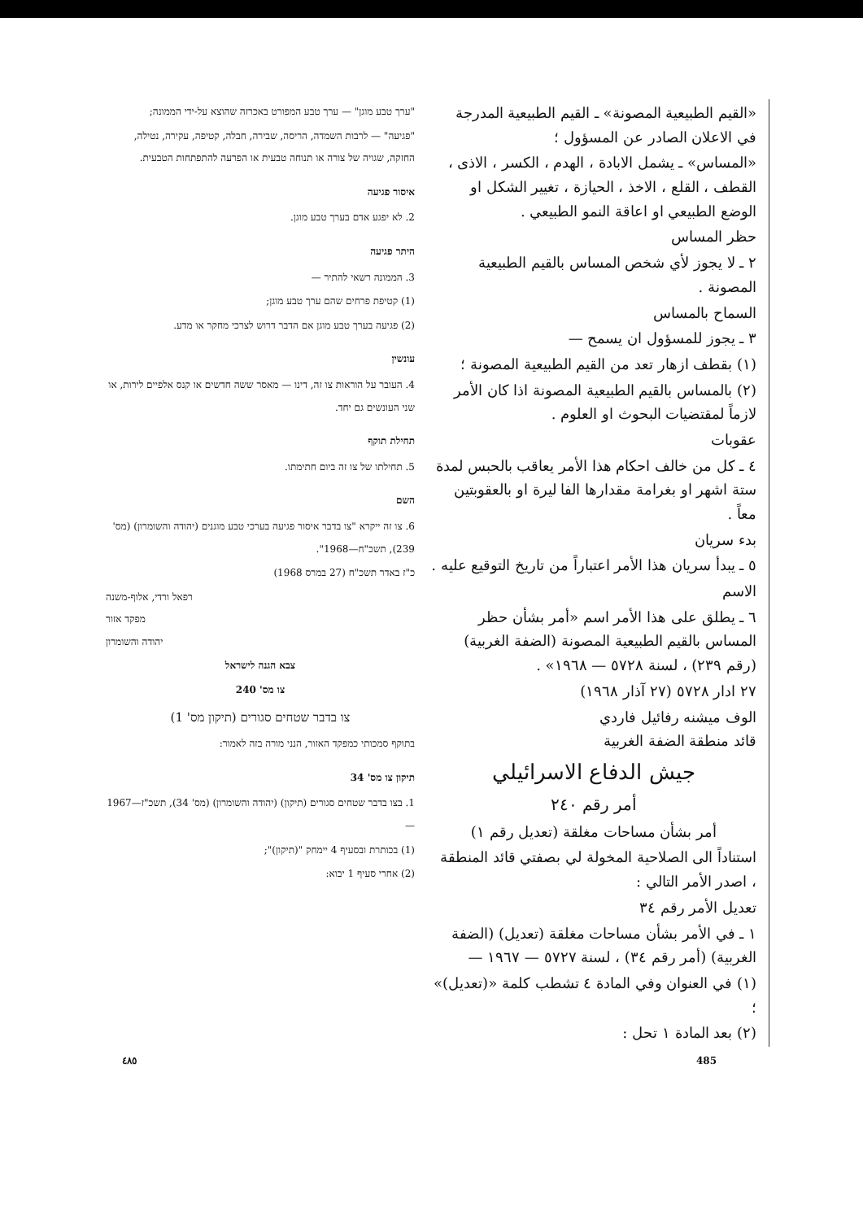"ערך טבע מוגן" — ערך טבע המפורט באכרזה שהוצא על-ידי הממונה;
"פגיעה" — לרבות השמדה, הריסה, שבירה, חבלה, קטיפה, עקירה, נטילה, החזקה, שגויה של צורה או תנוחה טבעית או הפרעה להתפתחות הטבעית.
איסור פגיעה
2. לא יפגע אדם בערך טבע מוגן.
היתר פגיעה
3. הממונה רשאי להתיר —
(1) קטיפת פרחים שהם ערך טבע מוגן;
(2) פגיעה בערך טבע מוגן אם הדבר דרוש לצרכי מחקר או מדע.
עונשין
4. העובר על הוראות צו זה, דינו — מאסר ששה חדשים או קנס אלפיים לירות, או שני העונשים גם יחד.
תחילת תוקף
5. תחילתו של צו זה ביום חתימתו.
השם
6. צו זה ייקרא "צו בדבר איסור פגיעה בערכי טבע מוגנים (יהודה והשומרון) (מס' 239), תשכ"ח—1968".
כ"ז באדר תשכ"ח (27 במרס 1968)
רפאל ורדי, אלוף-משנה
מפקד אזור
יהודה והשומרון
צבא הגנה לישראל
צו מס' 240
צו בדבר שטחים סגורים (תיקון מס' 1)
בתוקף סמכותי כמפקד האזור, הנני מורה בזה לאמור:
תיקון צו מס' 34
1. בצו בדבר שטחים סגורים (תיקון) (יהודה והשומרון) (מס' 34), תשכ"ז—1967 —
(1) בכותרת ובסעיף 4 יימחק "(תיקון)";
(2) אחרי סעיף 1 יבוא:
«القيم الطبيعية المصونة» ـ القيم الطبيعية المدرجة في الاعلان الصادر عن المسؤول ؛
«المساس» ـ يشمل الابادة ، الهدم ، الكسر ، الاذى ، القطف ، القلع ، الاخذ ، الحيازة ، تغيير الشكل او الوضع الطبيعي او اعاقة النمو الطبيعي .
حظر المساس
٢ ـ لا يجوز لأي شخص المساس بالقيم الطبيعية المصونة .
السماح بالمساس
٣ ـ يجوز للمسؤول ان يسمح —
(١) بقطف ازهار تعد من القيم الطبيعية المصونة ؛
(٢) بالمساس بالقيم الطبيعية المصونة اذا كان الأمر لازماً لمقتضيات البحوث او العلوم .
عقوبات
٤ ـ كل من خالف احكام هذا الأمر يعاقب بالحبس لمدة ستة اشهر او بغرامة مقدارها الفا ليرة او بالعقوبتين معاً .
بدء سريان
٥ ـ يبدأ سريان هذا الأمر اعتباراً من تاريخ التوقيع عليه .
الاسم
٦ ـ يطلق على هذا الأمر اسم «أمر بشأن حظر المساس بالقيم الطبيعية المصونة (الضفة الغربية) (رقم ٢٣٩) ، لسنة ٥٧٢٨ — ١٩٦٨» .
٢٧ ادار ٥٧٢٨ (٢٧ آذار ١٩٦٨)
الوف ميشنه رفائيل فاردي
قائد منطقة الضفة الغربية
جيش الدفاع الاسرائيلي
أمر رقم ٢٤٠
أمر بشأن مساحات مغلقة (تعديل رقم ١)
استناداً الى الصلاحية المخولة لي بصفتي قائد المنطقة ، اصدر الأمر التالي :
تعديل الأمر رقم ٣٤
١ ـ في الأمر بشأن مساحات مغلقة (تعديل) (الضفة الغربية) (أمر رقم ٣٤) ، لسنة ٥٧٢٧ — ١٩٦٧ —
(١) في العنوان وفي المادة ٤ تشطب كلمة «(تعديل)» ؛
(٢) بعد المادة ١ تحل :
٤٨٥ 485